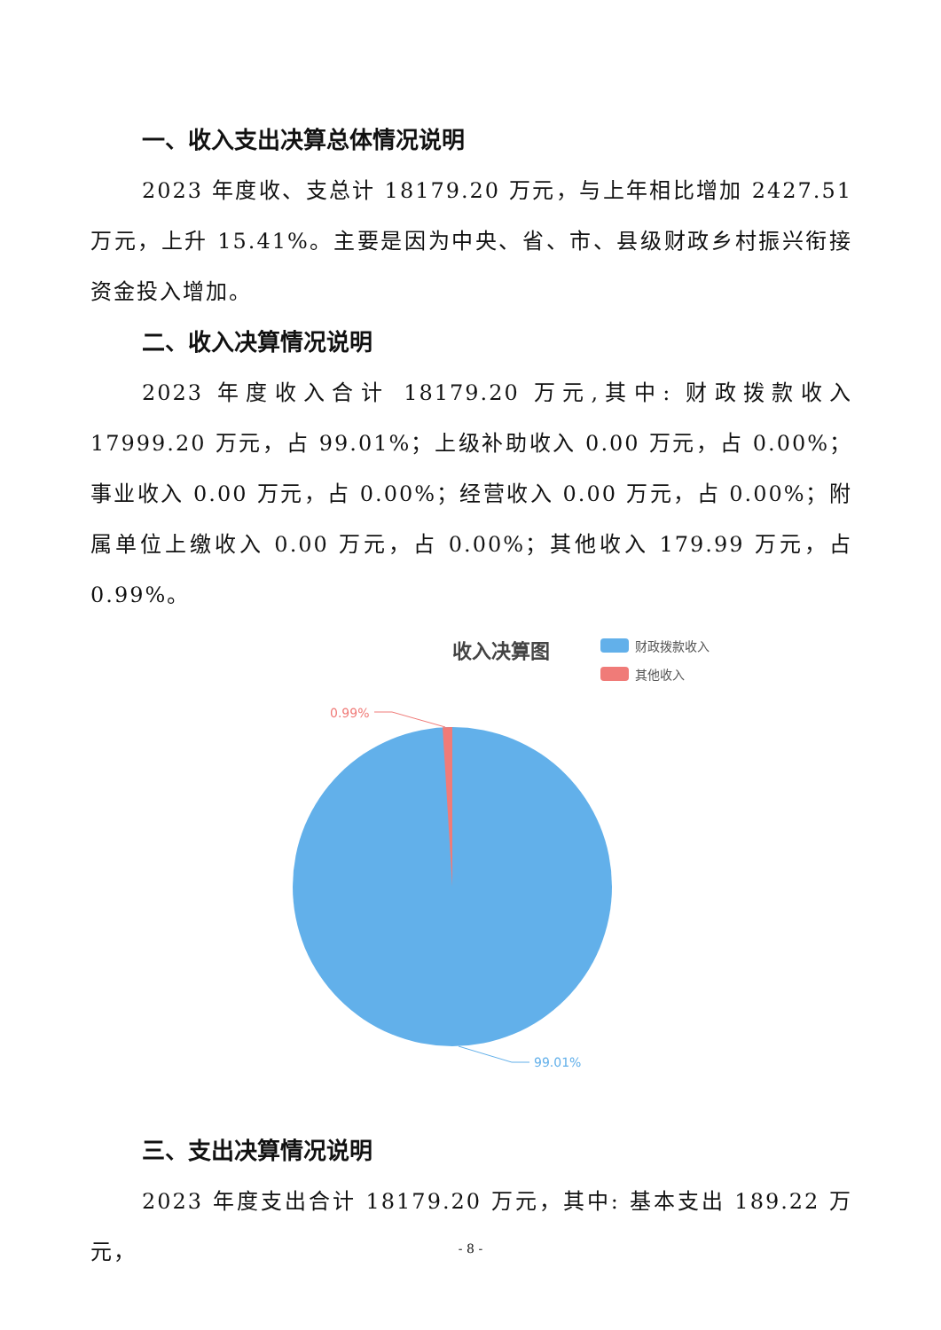一、收入支出决算总体情况说明
2023 年度收、支总计 18179.20 万元，与上年相比增加 2427.51 万元，上升 15.41%。主要是因为中央、省、市、县级财政乡村振兴衔接资金投入增加。
二、收入决算情况说明
2023 年度收入合计 18179.20 万元,其中: 财政拨款收入 17999.20 万元，占 99.01%；上级补助收入 0.00 万元，占 0.00%；事业收入 0.00 万元，占 0.00%；经营收入 0.00 万元，占 0.00%；附属单位上缴收入 0.00 万元，占 0.00%；其他收入 179.99 万元，占 0.99%。
收入决算图
财政拨款收入
其他收入
0.99%
99.01%
三、支出决算情况说明
2023 年度支出合计 18179.20 万元，其中: 基本支出 189.22 万元，
- 8 -